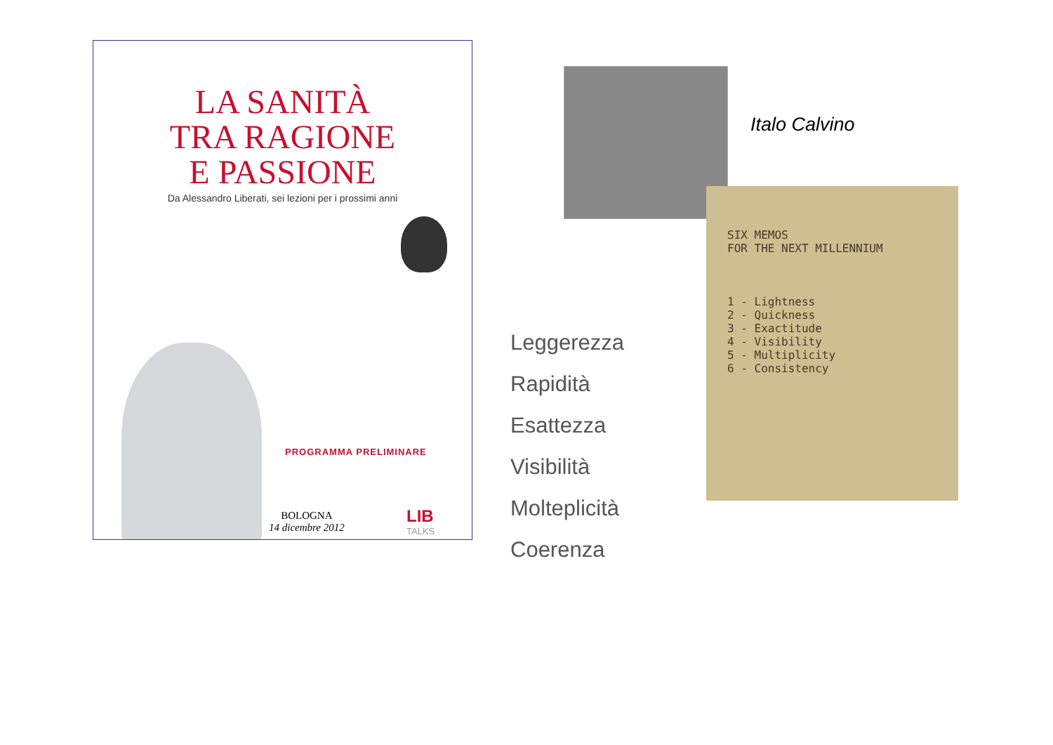LA SANITÀ
TRA RAGIONE
E PASSIONE
Da Alessandro Liberati, sei lezioni per i prossimi anni
PROGRAMMA PRELIMINARE
BOLOGNA
14 dicembre 2012
LIB
TALKS
Italo Calvino
SIX MEMOS
FOR THE NEXT MILLENNIUM
1 - Lightness
2 - Quickness
3 - Exactitude
4 - Visibility
5 - Multiplicity
6 - Consistency
Leggerezza
Rapidità
Esattezza
Visibilità
Molteplicità
Coerenza